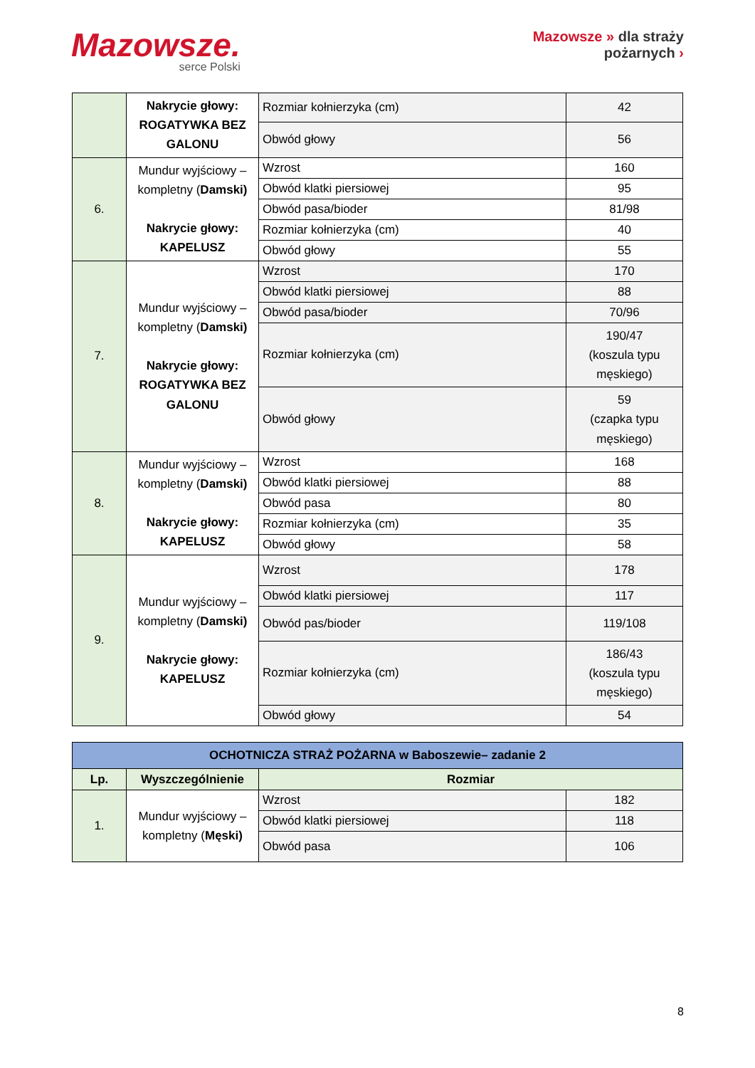Mazowsze.
serce Polski
Mazowsze » dla strażу
pożarnych ›
| | Nakrycie głowy: ROGATYWKA BEZ GALONU | Rozmiar kołnierzyka (cm) | 42 |
| | | Obwód głowy | 56 |
| 6. | Mundur wyjściowy – kompletny ( Damski) Nakrycie głowy: KAPELUSZ | Wzrost | 160 |
| | | Obwód klatki piersiowej | 95 |
| | | Obwód pasa/bioder | 81/98 |
| | | Rozmiar kołnierzyka (cm) | 40 |
| | | Obwód głowy | 55 |
| 7. | Mundur wyjściowy – kompletny ( Damski) Nakrycie głowy: ROGATYWKA BEZ GALONU | Wzrost | 170 |
| | | Obwód klatki piersiowej | 88 |
| | | Obwód pasa/bioder | 70/96 |
| | | Rozmiar kołnierzyka (cm) | 190/47 (koszula typu męskiego) |
| | | Obwód głowy | 59 (czapka typu męskiego) |
| 8. | Mundur wyjściowy – kompletny ( Damski) Nakrycie głowy: KAPELUSZ | Wzrost | 168 |
| | | Obwód klatki piersiowej | 88 |
| | | Obwód pasa | 80 |
| | | Rozmiar kołnierzyka (cm) | 35 |
| | | Obwód głowy | 58 |
| 9. | Mundur wyjściowy – kompletny ( Damski) Nakrycie głowy: KAPELUSZ | Wzrost | 178 |
| | | Obwód klatki piersiowej | 117 |
| | | Obwód pas/bioder | 119/108 |
| | | Rozmiar kołnierzyka (cm) | 186/43 (koszula typu męskiego) |
| | | Obwód głowy | 54 |
| OCHOTNICZA STRAŻ POŻARNA w Baboszewie– zadanie 2 | | | |
| Lp. | Wyszczególnienie | Rozmiar | |
| 1. | Mundur wyjściowy – kompletny ( Męski) | Wzrost | 182 |
| | | Obwód klatki piersiowej | 118 |
| | | Obwód pasa | 106 |
8